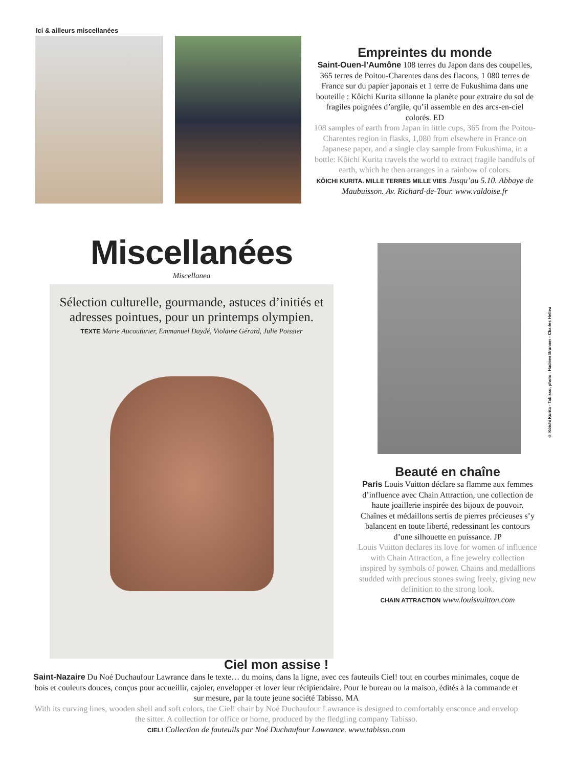Ici & ailleurs miscellanées
Empreintes du monde
Saint-Ouen-l’Aumône 108 terres du Japon dans des coupelles, 365 terres de Poitou-Charentes dans des flacons, 1 080 terres de France sur du papier japonais et 1 terre de Fukushima dans une bouteille : Kôichi Kurita sillonne la planète pour extraire du sol de fragiles poignées d’argile, qu’il assemble en des arcs-en-ciel colorés. ED
108 samples of earth from Japan in little cups, 365 from the Poitou-Charentes region in flasks, 1,080 from elsewhere in France on Japanese paper, and a single clay sample from Fukushima, in a bottle: Kôichi Kurita travels the world to extract fragile handfuls of earth, which he then arranges in a rainbow of colors.
KÔICHI KURITA. MILLE TERRES MILLE VIES Jusqu’au 5.10. Abbaye de Maubuisson. Av. Richard-de-Tour. www.valdoise.fr
Miscellanées
Miscellanea
Sélection culturelle, gourmande, astuces d’initiés et adresses pointues, pour un printemps olympien.
TEXTE Marie Aucouturier, Emmanuel Daydé, Violaine Gérard, Julie Poissier
Beauté en chaîne
Paris Louis Vuitton déclare sa flamme aux femmes d’influence avec Chain Attraction, une collection de haute joaillerie inspirée des bijoux de pouvoir. Chaînes et médaillons sertis de pierres précieuses s’y balancent en toute liberté, redessinant les contours d’une silhouette en puissance. JP
Louis Vuitton declares its love for women of influence with Chain Attraction, a fine jewelry collection inspired by symbols of power. Chains and medallions studded with precious stones swing freely, giving new definition to the strong look.
CHAIN ATTRACTION www.louisvuitton.com
Ciel mon assise !
Saint-Nazaire Du Noé Duchaufour Lawrance dans le texte… du moins, dans la ligne, avec ces fauteuils Ciel! tout en courbes minimales, coque de bois et couleurs douces, conçus pour accueillir, cajoler, envelopper et lover leur récipiendaire. Pour le bureau ou la maison, édités à la commande et sur mesure, par la toute jeune société Tabisso. MA
With its curving lines, wooden shell and soft colors, the Ciel! chair by Noé Duchaufour Lawrance is designed to comfortably ensconce and envelop the sitter. A collection for office or home, produced by the fledgling company Tabisso.
CIEL! Collection de fauteuils par Noé Duchaufour Lawrance. www.tabisso.com
© Kôichi Kurita - Tabisso, photo : Hadrien Brunner - Charles Helleu